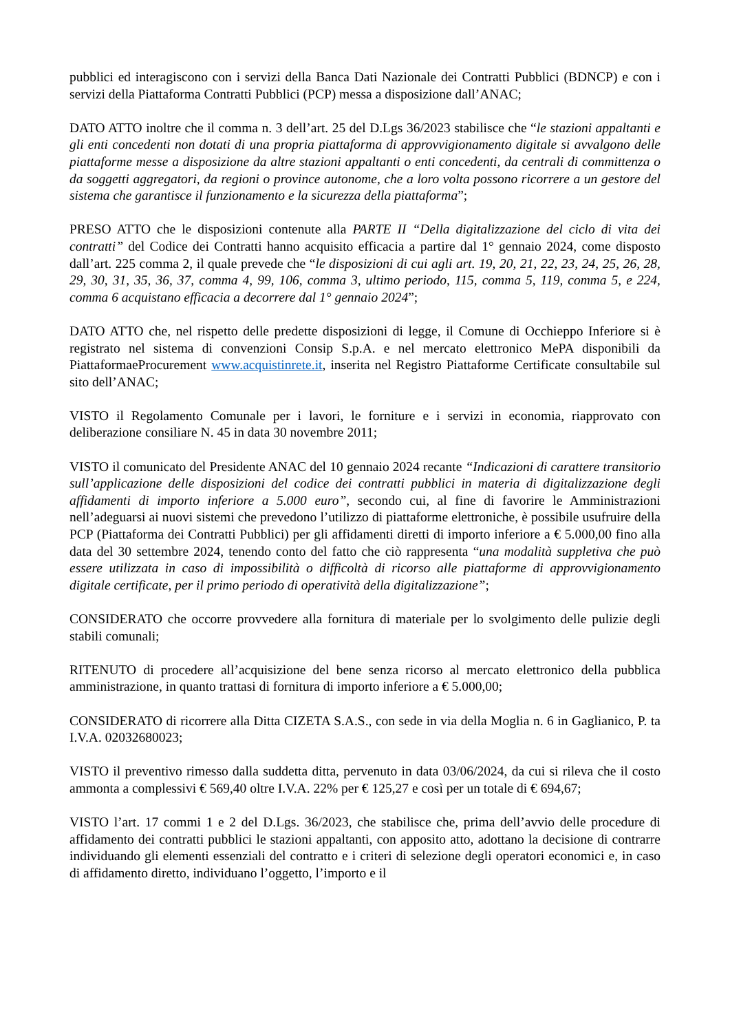pubblici ed interagiscono con i servizi della Banca Dati Nazionale dei Contratti Pubblici (BDNCP) e con i servizi della Piattaforma Contratti Pubblici (PCP) messa a disposizione dall’ANAC;
DATO ATTO inoltre che il comma n. 3 dell’art. 25 del D.Lgs 36/2023 stabilisce che “le stazioni appaltanti e gli enti concedenti non dotati di una propria piattaforma di approvvigionamento digitale si avvalgono delle piattaforme messe a disposizione da altre stazioni appaltanti o enti concedenti, da centrali di committenza o da soggetti aggregatori, da regioni o province autonome, che a loro volta possono ricorrere a un gestore del sistema che garantisce il funzionamento e la sicurezza della piattaforma”;
PRESO ATTO che le disposizioni contenute alla PARTE II “Della digitalizzazione del ciclo di vita dei contratti” del Codice dei Contratti hanno acquisito efficacia a partire dal 1° gennaio 2024, come disposto dall’art. 225 comma 2, il quale prevede che “le disposizioni di cui agli art. 19, 20, 21, 22, 23, 24, 25, 26, 28, 29, 30, 31, 35, 36, 37, comma 4, 99, 106, comma 3, ultimo periodo, 115, comma 5, 119, comma 5, e 224, comma 6 acquistano efficacia a decorrere dal 1° gennaio 2024”;
DATO ATTO che, nel rispetto delle predette disposizioni di legge, il Comune di Occhieppo Inferiore si è registrato nel sistema di convenzioni Consip S.p.A. e nel mercato elettronico MePA disponibili da PiattaformaeProcurement www.acquistinrete.it, inserita nel Registro Piattaforme Certificate consultabile sul sito dell’ANAC;
VISTO il Regolamento Comunale per i lavori, le forniture e i servizi in economia, riapprovato con deliberazione consiliare N. 45 in data 30 novembre 2011;
VISTO il comunicato del Presidente ANAC del 10 gennaio 2024 recante “Indicazioni di carattere transitorio sull’applicazione delle disposizioni del codice dei contratti pubblici in materia di digitalizzazione degli affidamenti di importo inferiore a 5.000 euro”, secondo cui, al fine di favorire le Amministrazioni nell’adeguarsi ai nuovi sistemi che prevedono l’utilizzo di piattaforme elettroniche, è possibile usufruire della PCP (Piattaforma dei Contratti Pubblici) per gli affidamenti diretti di importo inferiore a € 5.000,00 fino alla data del 30 settembre 2024, tenendo conto del fatto che ciò rappresenta “una modalità suppletiva che può essere utilizzata in caso di impossibilità o difficoltà di ricorso alle piattaforme di approvvigionamento digitale certificate, per il primo periodo di operatività della digitalizzazione”;
CONSIDERATO che occorre provvedere alla fornitura di materiale per lo svolgimento delle pulizie degli stabili comunali;
RITENUTO di procedere all’acquisizione del bene senza ricorso al mercato elettronico della pubblica amministrazione, in quanto trattasi di fornitura di importo inferiore a € 5.000,00;
CONSIDERATO di ricorrere alla Ditta CIZETA S.A.S., con sede in via della Moglia n. 6 in Gaglianico, P. ta I.V.A. 02032680023;
VISTO il preventivo rimesso dalla suddetta ditta, pervenuto in data 03/06/2024, da cui si rileva che il costo ammonta a complessivi € 569,40 oltre I.V.A. 22% per € 125,27 e così per un totale di € 694,67;
VISTO l’art. 17 commi 1 e 2 del D.Lgs. 36/2023, che stabilisce che, prima dell’avvio delle procedure di affidamento dei contratti pubblici le stazioni appaltanti, con apposito atto, adottano la decisione di contrarre individuando gli elementi essenziali del contratto e i criteri di selezione degli operatori economici e, in caso di affidamento diretto, individuano l’oggetto, l’importo e il